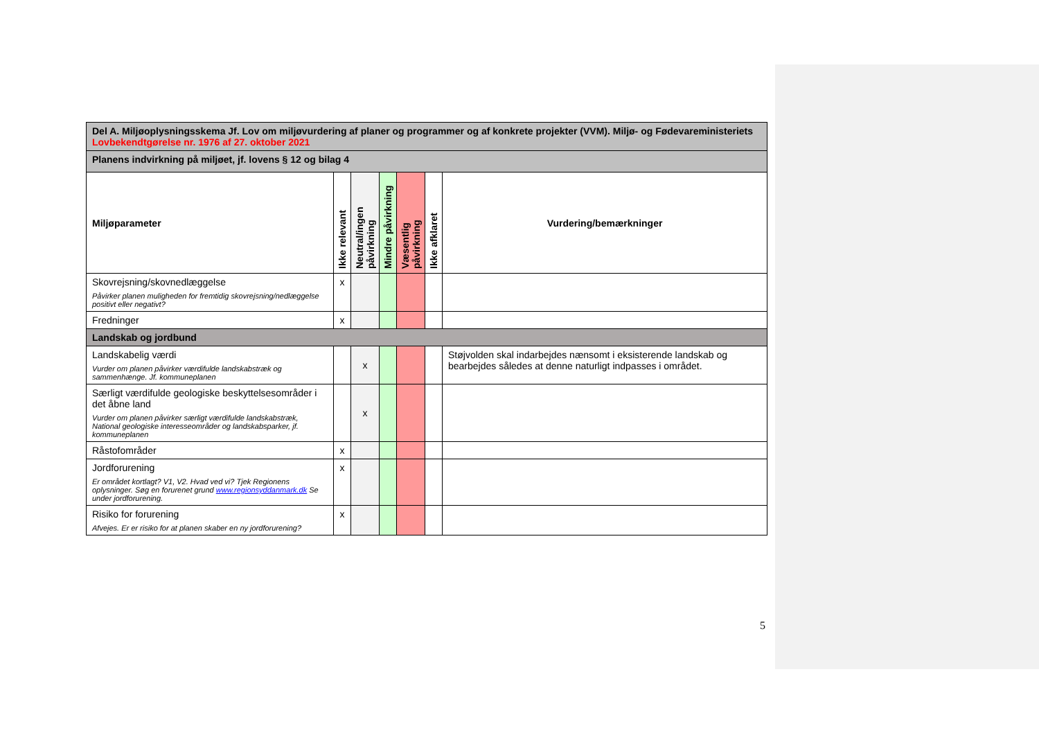| Del A. Miljøoplysningsskema Jf. Lov om miljøvurdering af planer og programmer og af konkrete projekter (VVM). Miljø- og Fødevareministeriets Lovbekendtgørelse nr. 1976 af 27. oktober 2021 | | | | | | |
| Planens indvirkning på miljøet, jf. lovens § 12 og bilag 4 | | | | | | |
| Miljøparameter | Ikke relevant | Neutral/ingen påvirkning | Mindre påvirkning | Væsentlig påvirkning | Ikke afklaret | Vurdering/bemærkninger |
| Skovrejsning/skovnedlæggelse Påvirker planen muligheden for fremtidig skovrejsning/nedlæggelse positivt eller negativt? | x | | | | | |
| Fredninger | x | | | | | |
| Landskab og jordbund | | | | | | |
| Landskabelig værdi Vurder om planen påvirker værdifulde landskabstræk og sammenhænge. Jf. kommuneplanen | | x | | | | Støjvolden skal indarbejdes nænsomt i eksisterende landskab og bearbejdes således at denne naturligt indpasses i området. |
| Særligt værdifulde geologiske beskyttelsesområder i det åbne land Vurder om planen påvirker særligt værdifulde landskabstræk, National geologiske interesseområder og landskabsparker, jf. kommuneplanen | | x | | | | |
| Råstofområder | x | | | | | |
| Jordforurening Er området kortlagt? V1, V2. Hvad ved vi? Tjek Regionens oplysninger. Søg en forurenet grund www.regionsyddanmark.dk Se under jordforurening. | x | | | | | |
| Risiko for forurening Afvejes. Er er risiko for at planen skaber en ny jordforurening? | x | | | | | |
5